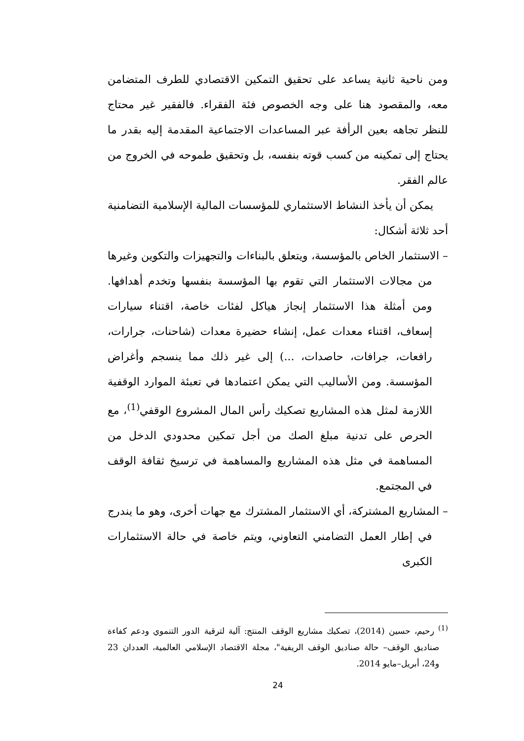ومن ناحية ثانية يساعد على تحقيق التمكين الاقتصادي للطرف المتضامن معه، والمقصود هنا على وجه الخصوص فئة الفقراء. فالفقير غير محتاج للنظر تجاهه بعين الرأفة عبر المساعدات الاجتماعية المقدمة إليه بقدر ما يحتاج إلى تمكينه من كسب قوته بنفسه، بل وتحقيق طموحه في الخروج من عالم الفقر.
يمكن أن يأخذ النشاط الاستثماري للمؤسسات المالية الإسلامية التضامنية أحد ثلاثة أشكال:
– الاستثمار الخاص بالمؤسسة، ويتعلق بالبناءات والتجهيزات والتكوين وغيرها من مجالات الاستثمار التي تقوم بها المؤسسة بنفسها وتخدم أهدافها. ومن أمثلة هذا الاستثمار إنجاز هياكل لفئات خاصة، اقتناء سيارات إسعاف، اقتناء معدات عمل، إنشاء حضيرة معدات (شاحنات، جرارات، رافعات، جرافات، حاصدات، ...) إلى غير ذلك مما ينسجم وأغراض المؤسسة. ومن الأساليب التي يمكن اعتمادها في تعبئة الموارد الوقفية اللازمة لمثل هذه المشاريع تصكيك رأس المال المشروع الوقفي<sup>(1)</sup>، مع الحرص على تدنية مبلغ الصك من أجل تمكين محدودي الدخل من المساهمة في مثل هذه المشاريع والمساهمة في ترسيخ ثقافة الوقف في المجتمع.
– المشاريع المشتركة، أي الاستثمار المشترك مع جهات أخرى، وهو ما يندرج في إطار العمل التضامني التعاوني، ويتم خاصة في حالة الاستثمارات الكبرى
<sup>(1)</sup> رحيم، حسين (2014)، تصكيك مشاريع الوقف المنتج: آلية لترقية الدور التنموي ودعم كفاءة صناديق الوقف– حالة صناديق الوقف الريفية"، مجلة الاقتصاد الإسلامي العالمية، العددان 23 و24، أبريل–مايو 2014.
24